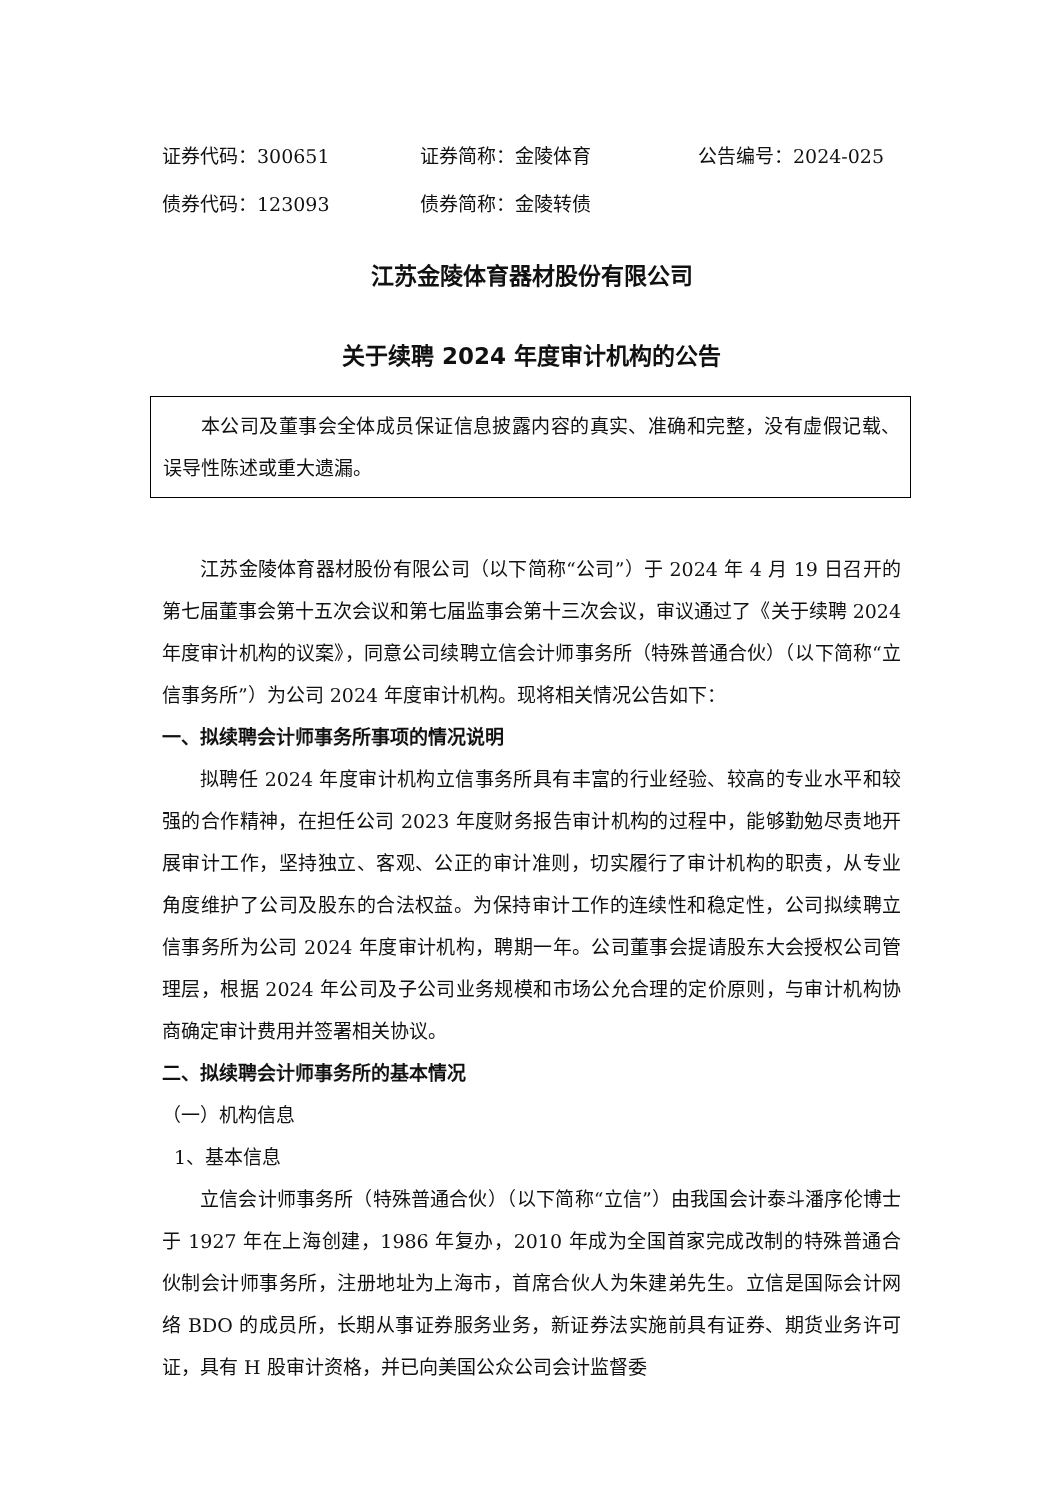证券代码：300651 证券简称：金陵体育 公告编号：2024-025
债券代码：123093 债券简称：金陵转债
江苏金陵体育器材股份有限公司
关于续聘 2024 年度审计机构的公告
本公司及董事会全体成员保证信息披露内容的真实、准确和完整，没有虚假记载、误导性陈述或重大遗漏。
江苏金陵体育器材股份有限公司（以下简称“公司”）于 2024 年 4 月 19 日召开的第七届董事会第十五次会议和第七届监事会第十三次会议，审议通过了《关于续聘 2024 年度审计机构的议案》，同意公司续聘立信会计师事务所（特殊普通合伙）（以下简称“立信事务所”）为公司 2024 年度审计机构。现将相关情况公告如下：
一、拟续聘会计师事务所事项的情况说明
拟聘任 2024 年度审计机构立信事务所具有丰富的行业经验、较高的专业水平和较强的合作精神，在担任公司 2023 年度财务报告审计机构的过程中，能够勤勉尽责地开展审计工作，坚持独立、客观、公正的审计准则，切实履行了审计机构的职责，从专业角度维护了公司及股东的合法权益。为保持审计工作的连续性和稳定性，公司拟续聘立信事务所为公司 2024 年度审计机构，聘期一年。公司董事会提请股东大会授权公司管理层，根据 2024 年公司及子公司业务规模和市场公允合理的定价原则，与审计机构协商确定审计费用并签署相关协议。
二、拟续聘会计师事务所的基本情况
（一）机构信息
1、基本信息
立信会计师事务所（特殊普通合伙）（以下简称“立信”）由我国会计泰斗潘序伦博士于 1927 年在上海创建，1986 年复办，2010 年成为全国首家完成改制的特殊普通合伙制会计师事务所，注册地址为上海市，首席合伙人为朱建弟先生。立信是国际会计网络 BDO 的成员所，长期从事证券服务业务，新证券法实施前具有证券、期货业务许可证，具有 H 股审计资格，并已向美国公众公司会计监督委